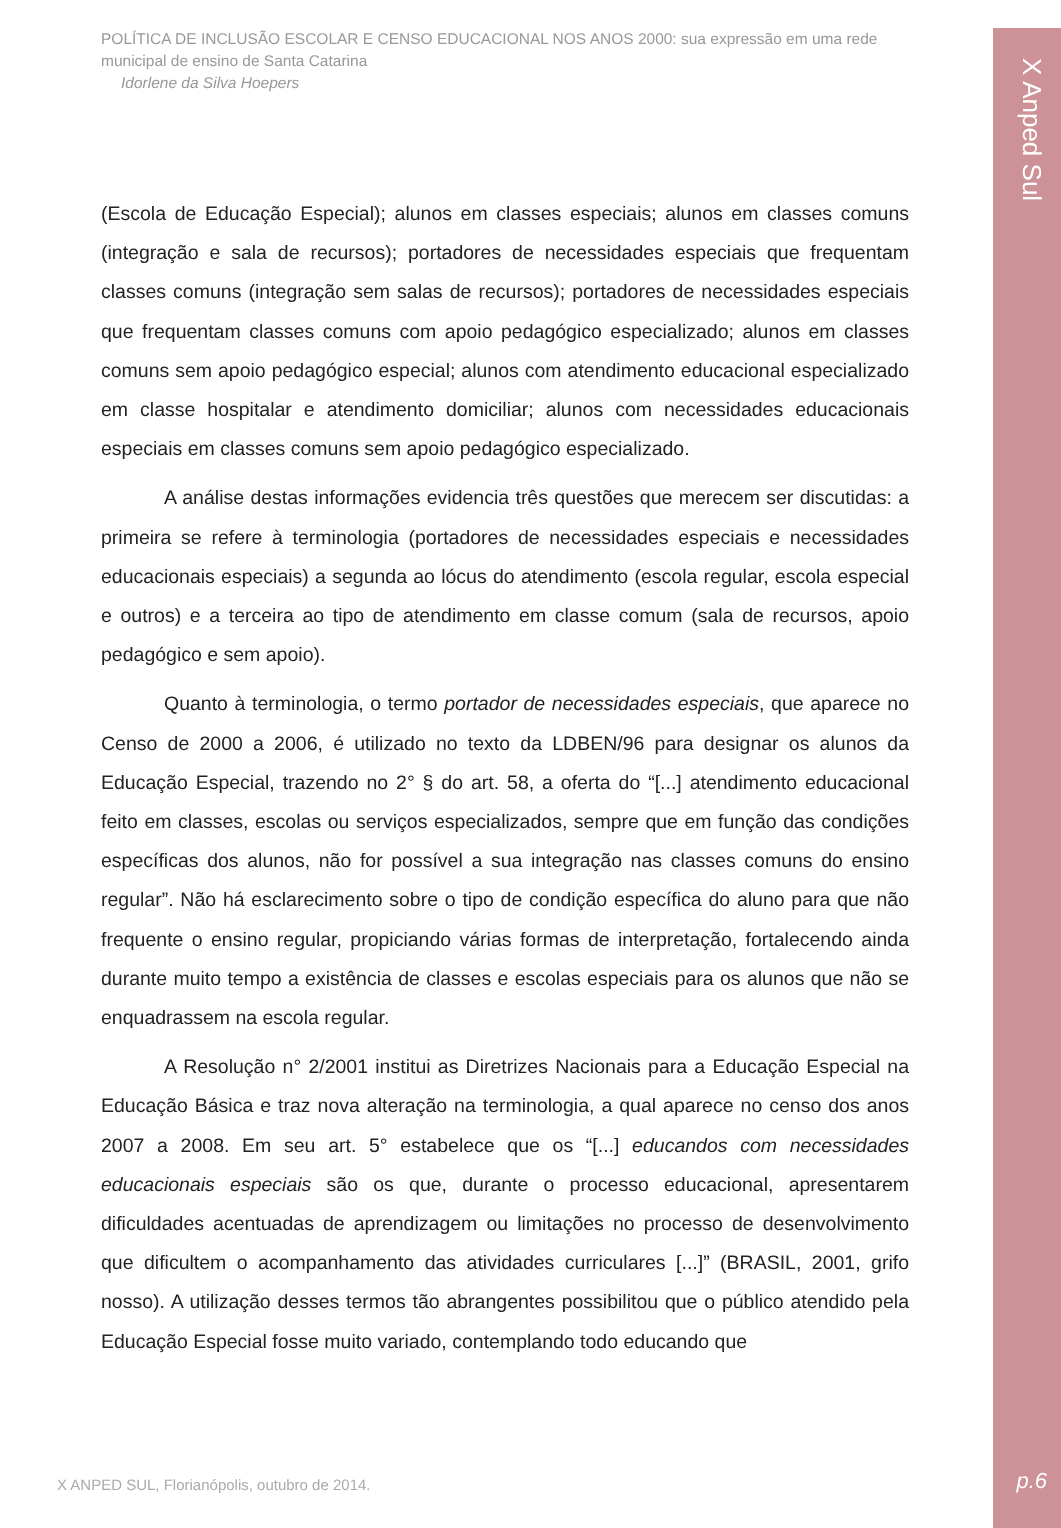POLÍTICA DE INCLUSÃO ESCOLAR E CENSO EDUCACIONAL NOS ANOS 2000: sua expressão em uma rede municipal de ensino de Santa Catarina
Idorlene da Silva Hoepers
(Escola de Educação Especial); alunos em classes especiais; alunos em classes comuns (integração e sala de recursos); portadores de necessidades especiais que frequentam classes comuns (integração sem salas de recursos); portadores de necessidades especiais que frequentam classes comuns com apoio pedagógico especializado; alunos em classes comuns sem apoio pedagógico especial; alunos com atendimento educacional especializado em classe hospitalar e atendimento domiciliar; alunos com necessidades educacionais especiais em classes comuns sem apoio pedagógico especializado.
A análise destas informações evidencia três questões que merecem ser discutidas: a primeira se refere à terminologia (portadores de necessidades especiais e necessidades educacionais especiais) a segunda ao lócus do atendimento (escola regular, escola especial e outros) e a terceira ao tipo de atendimento em classe comum (sala de recursos, apoio pedagógico e sem apoio).
Quanto à terminologia, o termo portador de necessidades especiais, que aparece no Censo de 2000 a 2006, é utilizado no texto da LDBEN/96 para designar os alunos da Educação Especial, trazendo no 2° § do art. 58, a oferta do “[...] atendimento educacional feito em classes, escolas ou serviços especializados, sempre que em função das condições específicas dos alunos, não for possível a sua integração nas classes comuns do ensino regular”. Não há esclarecimento sobre o tipo de condição específica do aluno para que não frequente o ensino regular, propiciando várias formas de interpretação, fortalecendo ainda durante muito tempo a existência de classes e escolas especiais para os alunos que não se enquadrassem na escola regular.
A Resolução n° 2/2001 institui as Diretrizes Nacionais para a Educação Especial na Educação Básica e traz nova alteração na terminologia, a qual aparece no censo dos anos 2007 a 2008. Em seu art. 5° estabelece que os “[...] educandos com necessidades educacionais especiais são os que, durante o processo educacional, apresentarem dificuldades acentuadas de aprendizagem ou limitações no processo de desenvolvimento que dificultem o acompanhamento das atividades curriculares [...]” (BRASIL, 2001, grifo nosso). A utilização desses termos tão abrangentes possibilitou que o público atendido pela Educação Especial fosse muito variado, contemplando todo educando que
X ANPED SUL, Florianópolis, outubro de 2014.
X Anped Sul
p.6